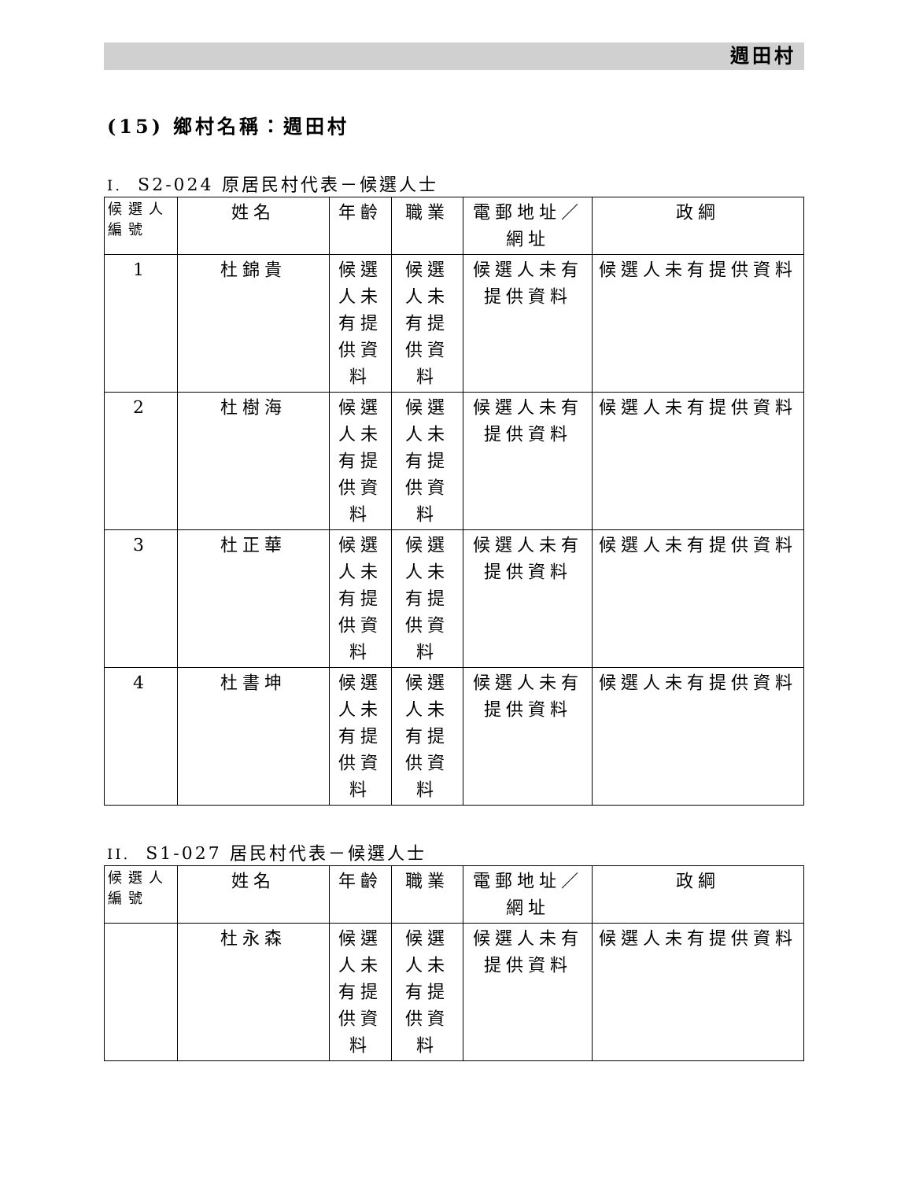週田村
(15) 鄉村名稱：週田村
I. S2-024 原居民村代表－候選人士
| 候選人編號 | 姓名 | 年齡 | 職業 | 電郵地址／網址 | 政綱 |
| --- | --- | --- | --- | --- | --- |
| 1 | 杜錦貴 | 候選人未有提供資料 | 候選人未有提供資料 | 候選人未有提供資料 | 候選人未有提供資料 |
| 2 | 杜樹海 | 候選人未有提供資料 | 候選人未有提供資料 | 候選人未有提供資料 | 候選人未有提供資料 |
| 3 | 杜正華 | 候選人未有提供資料 | 候選人未有提供資料 | 候選人未有提供資料 | 候選人未有提供資料 |
| 4 | 杜書坤 | 候選人未有提供資料 | 候選人未有提供資料 | 候選人未有提供資料 | 候選人未有提供資料 |
II. S1-027 居民村代表－候選人士
| 候選人編號 | 姓名 | 年齡 | 職業 | 電郵地址／網址 | 政綱 |
| --- | --- | --- | --- | --- | --- |
| | 杜永森 | 候選人未有提供資料 | 候選人未有提供資料 | 候選人未有提供資料 | 候選人未有提供資料 |